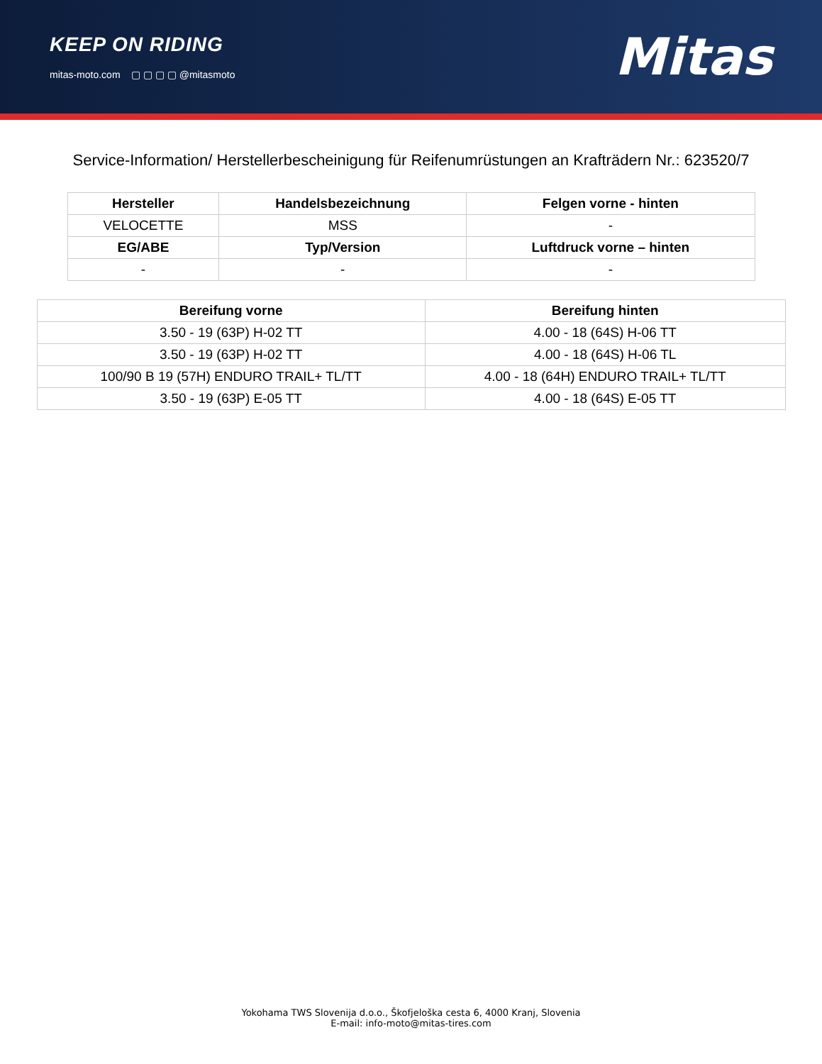KEEP ON RIDING
mitas-moto.com ▢ ▢ ▢ ▢ @mitasmoto
Mitas
Service-Information/ Herstellerbescheinigung für Reifenumrüstungen an Krafträdern Nr.: 623520/7
| Hersteller | Handelsbezeichnung | Felgen vorne - hinten |
| --- | --- | --- |
| VELOCETTE | MSS | - |
| EG/ABE | Typ/Version | Luftdruck vorne – hinten |
| - | - | - |
| Bereifung vorne | Bereifung hinten |
| --- | --- |
| 3.50 - 19 (63P) H-02 TT | 4.00 - 18 (64S) H-06 TT |
| 3.50 - 19 (63P) H-02 TT | 4.00 - 18 (64S) H-06 TL |
| 100/90 B 19 (57H) ENDURO TRAIL+ TL/TT | 4.00 - 18 (64H) ENDURO TRAIL+ TL/TT |
| 3.50 - 19 (63P) E-05 TT | 4.00 - 18 (64S) E-05 TT |
Yokohama TWS Slovenija d.o.o., Škofjeloška cesta 6, 4000 Kranj, Slovenia
E-mail: info-moto@mitas-tires.com